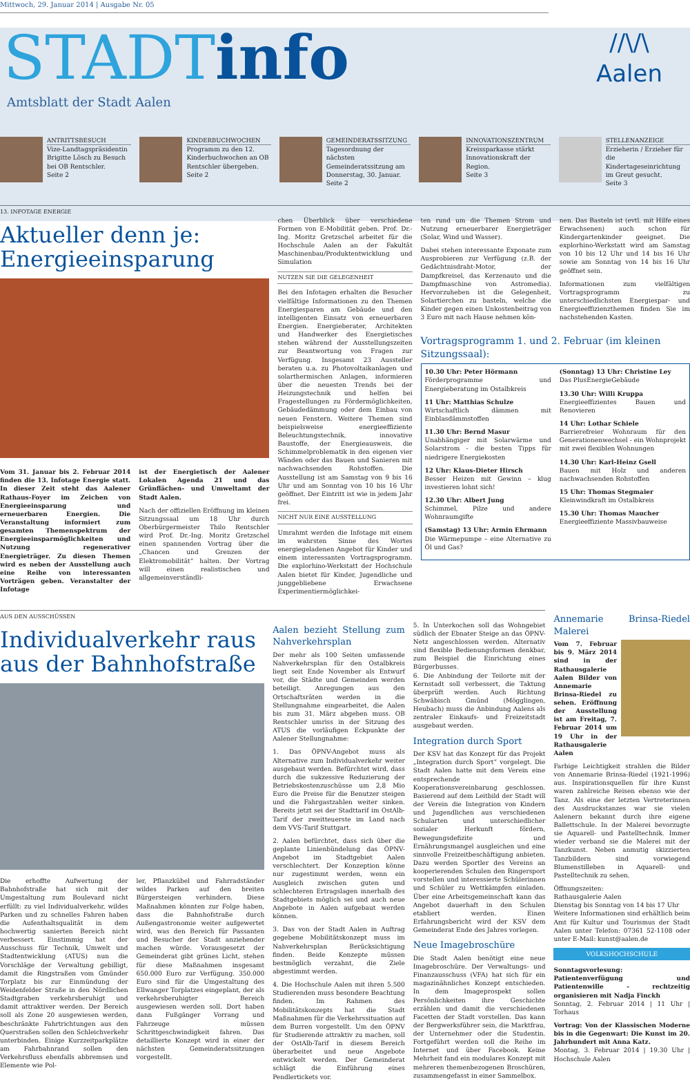Mittwoch, 29. Januar 2014 | Ausgabe Nr. 05
STADTinfo
Amtsblatt der Stadt Aalen
//\/\
Aalen
ANTRITTSBESUCH
Vize-Landtagspräsidentin Brigitte Lösch zu Besuch bei OB Rentschler.
Seite 2
KINDERBUCHWOCHEN
Programm zu den 12. Kinderbuchwochen an OB Rentschler übergeben.
Seite 2
GEMEINDERATSSITZUNG
Tagesordnung der nächsten Gemeinderatssitzung am Donnerstag, 30. Januar.
Seite 2
INNOVATIONSZENTRUM
Kreissparkasse stärkt Innovationskraft der Region.
Seite 3
STELLENANZEIGE
Erzieherin / Erzieher für die Kindertageseinrichtung im Greut gesucht.
Seite 3
13. INFOTAGE ENERGIE
Aktueller denn je: Energieeinsparung
Vom 31. Januar bis 2. Februar 2014 finden die 13. Infotage Energie statt. In dieser Zeit steht das Aalener Rathaus-Foyer im Zeichen von Energieeinsparung und erneuerbaren Energien. Die Veranstaltung informiert zum gesamten Themenspektrum der Energieeinsparmöglichkeiten und Nutzung regenerativer Energieträger. Zu diesen Themen wird es neben der Ausstellung auch eine Reihe von interessanten Vorträgen geben. Veranstalter der Infotage
ist der Energietisch der Aalener Lokalen Agenda 21 und das Grünflächen- und Umweltamt der Stadt Aalen.
Nach der offiziellen Eröffnung im kleinen Sitzungssaal um 18 Uhr durch Oberbürgermeister Thilo Rentschler wird Prof. Dr.-Ing. Moritz Gretzschel einen spannenden Vortrag über die „Chancen und Grenzen der Elektromobilität“ halten. Der Vortrag will einen realistischen und allgemeinverständli-
chen Überblick über verschiedene Formen von E-Mobilität geben. Prof. Dr.-Ing. Moritz Gretzschel arbeitet für die Hochschule Aalen an der Fakultät Maschinenbau/Produktentwicklung und Simulation
NUTZEN SIE DIE GELEGENHEIT
Bei den Infotagen erhalten die Besucher vielfältige Informationen zu den Themen Energiesparen am Gebäude und den intelligenten Einsatz von erneuerbaren Energien. Energieberater, Architekten und Handwerker des Energietisches stehen während der Ausstellungszeiten zur Beantwortung von Fragen zur Verfügung. Insgesamt 23 Aussteller beraten u.a. zu Photovoltaikanlagen und solarthermischen Anlagen, informieren über die neuesten Trends bei der Heizungstechnik und helfen bei Fragestellungen zu Fördermöglichkeiten, Gebäudedämmung oder dem Einbau von neuen Fenstern. Weitere Themen sind beispielsweise energieeffiziente Beleuchtungstechnik, innovative Baustoffe, der Energieausweis, die Schimmelproblematik in den eigenen vier Wänden oder das Bauen und Sanieren mit nachwachsenden Rohstoffen. Die Ausstellung ist am Samstag von 9 bis 16 Uhr und am Sonntag von 10 bis 16 Uhr geöffnet. Der Eintritt ist wie in jedem Jahr frei.
NICHT NUR EINE AUSSTELLUNG
Umrahmt werden die Infotage mit einem im wahrsten Sinne des Wortes energiegeladenen Angebot für Kinder und einem interessanten Vortragsprogramm. Die explorhino-Werkstatt der Hochschule Aalen bietet für Kinder, Jugendliche und junggebliebene Erwachsene Experimentiermöglichkei-
ten rund um die Themen Strom und Nutzung erneuerbarer Energieträger (Solar, Wind und Wasser).
Dabei stehen interessante Exponate zum Ausprobieren zur Verfügung (z.B. der Gedächtnisdraht-Motor, der Dampfkreisel, das Kerzenauto und die Dampfmaschine von Astromedia). Hervorzuheben ist die Gelegenheit, Solartierchen zu basteln, welche die Kinder gegen einen Unkostenbeitrag von 3 Euro mit nach Hause nehmen kön-
nen. Das Basteln ist (evtl. mit Hilfe eines Erwachsenen) auch schon für Kindergartenkinder geeignet. Die explorhino-Werkstatt wird am Samstag von 10 bis 12 Uhr und 14 bis 16 Uhr sowie am Sonntag von 14 bis 16 Uhr geöffnet sein.
Informationen zum vielfältigen Vortragsprogramm zu unterschiedlichsten Energiespar- und Energieeffizienzthemen finden Sie im nachstehenden Kasten.
Vortragsprogramm 1. und 2. Februar (im kleinen Sitzungssaal):
10.30 Uhr: Peter Hörmann
Förderprogramme und Energieberatung im Ostalbkreis
11 Uhr: Matthias Schulze
Wirtschaftlich dämmen mit Einblasdämmstoffen
11.30 Uhr: Bernd Masur
Unabhängiger mit Solarwärme und Solarstrom - die besten Tipps für niedrigere Energiekosten
12 Uhr: Klaus-Dieter Hirsch
Besser Heizen mit Gewinn – klug investieren lohnt sich!
12.30 Uhr: Albert Jung
Schimmel, Pilze und andere Wohnraumgifte
(Samstag) 13 Uhr: Armin Ehrmann
Die Wärmepumpe – eine Alternative zu Öl und Gas?
(Sonntag) 13 Uhr: Christine Ley
Das PlusEnergieGebäude
13.30 Uhr: Willi Kruppa
Energieeffizientes Bauen und Renovieren
14 Uhr: Lothar Schiele
Barrierefreier Wohnraum für den Generationenwechsel - ein Wohnprojekt mit zwei flexiblen Wohnungen
14.30 Uhr: Karl-Heinz Gsell
Bauen mit Holz und anderen nachwachsenden Rohstoffen
15 Uhr: Thomas Stegmaier
Kleinwindkraft im Ostalbkreis
15.30 Uhr: Thomas Maucher
Energieeffiziente Massivbauweise
AUS DEN AUSSCHÜSSEN
Individualverkehr raus aus der Bahnhofstraße
Die erhoffte Aufwertung der Bahnhofstraße hat sich mit der Umgestaltung zum Boulevard nicht erfüllt: zu viel Individualverkehr, wildes Parken und zu schnelles Fahren haben die Aufenthaltsqualität in dem hochwertig sanierten Bereich nicht verbessert. Einstimmig hat der Ausschuss für Technik, Umwelt und Stadtentwicklung (ATUS) nun die Vorschläge der Verwaltung gebilligt, damit die Ringstraßen vom Gmünder Torplatz bis zur Einmündung der Weidenfelder Straße in den Nördlichen Stadtgraben verkehrsberuhigt und damit attraktiver werden. Der Bereich soll als Zone 20 ausgewiesen werden, beschränkte Fahrtrichtungen aus den Querstraßen sollen den Schleichverkehr unterbinden. Einige Kurzzeitparkplätze am Fahrbahnrand sollen den Verkehrsfluss ebenfalls abbremsen und Elemente wie Pol-
ler, Pflanzkübel und Fahrradständer wildes Parken auf den breiten Bürgersteigen verhindern. Diese Maßnahmen könnten zur Folge haben, dass die Bahnhofstraße durch Außengastronomie weiter aufgewertet wird, was den Bereich für Passanten und Besucher der Stadt anziehender machen würde. Vorausgesetzt der Gemeinderat gibt grünes Licht, stehen für diese Maßnahmen insgesamt 650.000 Euro zur Verfügung. 350.000 Euro sind für die Umgestaltung des Ellwanger Torplatzes eingeplant, der als verkehrsberuhigter Bereich ausgewiesen werden soll. Dort haben dann Fußgänger Vorrang und Fahrzeuge müssen Schrittgeschwindigkeit fahren. Das detaillierte Konzept wird in einer der nächsten Gemeinderatssitzungen vorgestellt.
Aalen bezieht Stellung zum Nahverkehrsplan
Der mehr als 100 Seiten umfassende Nahverkehrsplan für den Ostalbkreis liegt seit Ende November als Entwurf vor, die Städte und Gemeinden werden beteiligt. Anregungen aus den Ortschaftsräten werden in die Stellungnahme eingearbeitet, die Aalen bis zum 31. März abgeben muss. OB Rentschler umriss in der Sitzung des ATUS die vorläufigen Eckpunkte der Aalener Stellungnahme:
1. Das ÖPNV-Angebot muss als Alternative zum Individualverkehr weiter ausgebaut werden. Befürchtet wird, dass durch die sukzessive Reduzierung der Betriebskostenzuschüsse um 2,8 Mio Euro die Preise für die Benutzer steigen und die Fahrgastzahlen weiter sinken. Bereits jetzt sei der Stadttarif im OstAlb-Tarif der zweitteuerste im Land nach dem VVS-Tarif Stuttgart.
2. Aalen befürchtet, dass sich über die geplante Linienbündelung das ÖPNV-Angebot im Stadtgebiet Aalen verschlechtert. Der Konzeption könne nur zugestimmt werden, wenn ein Ausgleich zwischen guten und schlechteren Ertragslagen innerhalb des Stadtgebiets möglich sei und auch neue Angebote in Aalen aufgebaut werden können.
3. Das von der Stadt Aalen in Auftrag gegebene Mobilitätskonzept muss im Nahverkehrsplan Berücksichtigung finden. Beide Konzepte müssen bestmöglich verzahnt, die Ziele abgestimmt werden.
4. Die Hochschule Aalen mit ihren 5.500 Studierenden muss besondere Beachtung finden. Im Rahmen des Mobilitätskonzepts hat die Stadt Maßnahmen für die Verkehrssituation auf dem Burren vorgestellt. Um den ÖPNV für Studierende attraktiv zu machen, soll der OstAlb-Tarif in diesem Bereich überarbeitet und neue Angebote entwickelt werden. Der Gemeinderat schlägt die Einführung eines Pendlertickets vor.
5. In Unterkochen soll das Wohngebiet südlich der Ebnater Steige an das ÖPNV-Netz angeschlossen werden. Alternativ sind flexible Bedienungsformen denkbar, zum Beispiel die Einrichtung eines Bürgerbusses.
6. Die Anbindung der Teilorte mit der Kernstadt soll verbessert, die Taktung überprüft werden. Auch Richtung Schwäbisch Gmünd (Mögglingen, Heubach) muss die Anbindung Aalens als zentraler Einkaufs- und Freizeitstadt ausgebaut werden.
Integration durch Sport
Der KSV hat das Konzept für das Projekt „Integration durch Sport“ vorgelegt. Die Stadt Aalen hatte mit dem Verein eine entsprechende Kooperationsvereinbarung geschlossen. Basierend auf dem Leitbild der Stadt will der Verein die Integration von Kindern und Jugendlichen aus verschiedenen Schularten und unterschiedlicher sozialer Herkunft fördern, Bewegungsdefizite und Ernährungsmangel ausgleichen und eine sinnvolle Freizeitbeschäftigung anbieten. Dazu werden Sportler des Vereins an kooperierenden Schulen den Ringersport vorstellen und interessierte Schülerinnen und Schüler zu Wettkämpfen einladen. Über eine Arbeitsgemeinschaft kann das Angebot dauerhaft in den Schulen etabliert werden. Einen Erfahrungsbericht wird der KSV dem Gemeinderat Ende des Jahres vorlegen.
Neue Imagebroschüre
Die Stadt Aalen benötigt eine neue Imagebroschüre. Der Verwaltungs- und Finanzausschuss (VFA) hat sich für ein magazinähnliches Konzept entschieden. In dem Imageprospekt sollen Persönlichkeiten ihre Geschichte erzählen und damit die verschiedenen Facetten der Stadt vorstellen. Das kann der Bergwerksführer sein, die Marktfrau, der Unternehmer oder die Studentin. Fortgeführt werden soll die Reihe im Internet und über Facebook. Keine Mehrheit fand ein modulares Konzept mit mehreren themenbezogenen Broschüren, zusammengefasst in einer Sammelbox.
Annemarie Brinsa-Riedel Malerei
Vom 7. Februar bis 9. März 2014 sind in der Rathausgalerie Aalen Bilder von Annemarie Brinsa-Riedel zu sehen. Eröffnung der Ausstellung ist am Freitag, 7. Februar 2014 um 19 Uhr in der Rathausgalerie Aalen
Farbige Leichtigkeit strahlen die Bilder von Annemarie Brinsa-Riedel (1921-1996) aus. Inspirationsquellen für ihre Kunst waren zahlreiche Reisen ebenso wie der Tanz. Als eine der letzten Vertreterinnen des Ausdruckstanzes war sie vielen Aalenern bekannt durch ihre eigene Ballettschule. In der Malerei bevorzugte sie Aquarell- und Pastelltechnik. Immer wieder verband sie die Malerei mit der Tanzkunst. Neben anmutig skizzierten Tanzbildern sind vorwiegend Blumenstilleben in Aquarell- und Pastelltechnik zu sehen.
Öffnungszeiten:
Rathausgalerie Aalen
Dienstag bis Sonntag von 14 bis 17 Uhr
Weitere Informationen sind erhältlich beim Amt für Kultur und Tourismus der Stadt Aalen unter Telefon: 07361 52-1108 oder unter E-Mail: kunst@aalen.de
VOLKSHOCHSCHULE
Sonntagsvorlesung: Patientenverfügung und Patientenwille - rechtzeitig organisieren mit Nadja Finckh
Sonntag, 2. Februar 2014 | 11 Uhr | Torhaus
Vortrag: Von der Klassischen Moderne bis in die Gegenwart: Die Kunst im 20. Jahrhundert mit Anna Katz.
Montag, 3. Februar 2014 | 19.30 Uhr | Hochschule Aalen